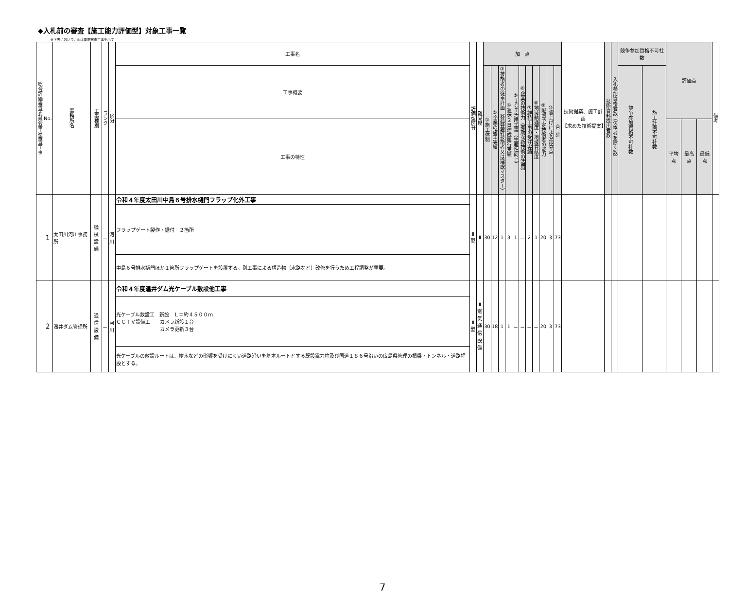◆入札前の審査【施工能力評価型】対象工事一覧
※下表において、◎は重要審査工事を示す
| 総合評価審査委員会重点審査工事 | No. | 事務所名 | 工事種別 | ランク | 区分 | 工事名 | 評価型区分 | 難易度 | 加 点 | | | | | | | | | | | 技術提案、施工計画 【求めた技術提案】 | 技術資料提出者数 | 入札参加資格者数（欠格者を除く数） | 競争参加資格不可社数 | | 評価点 | | | 備考 |
| --- | --- | --- | --- | --- | --- | --- | --- | --- | --- | --- | --- | --- | --- | --- | --- | --- | --- | --- | --- | --- | --- | --- | --- | --- | --- | --- | --- | --- |
| | | | | | | 工事概要 | | | ①施工体制 | ②企業の施工実績 | ③技能者の従事計画（登録基幹技能者又は建設マスター） | ④週休２日達成履行実績 | ⑤ＩＣＴ活用工事（生産性向上） | ⑥企業の技術力（有効な新技術の活用） | ⑦維持工事の受注実績 | ⑧地域精通度・地域貢献度 | ⑨配置予定技術者の能力 | ⑩賃上げによる加算点 | 合 計 | | | | 競争参加資格不可社数 | 施工計画不可社数 | | | | |
| | | | | | | 工事の特性 | | | | | | | | | | | | | | | | | | | 平均点 | 最高点 | 最低点 | |
| | 1 | 太田川河川事務所 | 機械 設備 | － | 河 川 | 令和４年度太田川中島６号排水樋門フラップ化外工事 | Ⅱ 型 | Ⅱ | 30 | 12 | 1 | 3 | 1 | － | 2 | 1 | 20 | 3 | 73 | | | | | | | | | |
| | | | | | | フラップゲート製作・据付 ２箇所 | | | | | | | | | | | | | | | | | | | | | | |
| | | | | | | 中島６号排水樋門ほか１箇所フラップゲートを設置する。別工事による構造物（水路など）改修を行うため工程調整が重要。 | | | | | | | | | | | | | | | | | | | | | | |
| | 2 | 温井ダム管理所 | 通信 設備 | － | 河 川 | 令和４年度温井ダム光ケーブル敷設他工事 | Ⅱ 型 | Ⅱ 電 気 通 信 設 備 | 30 | 18 | 1 | 1 | － | － | － | － | 20 | 3 | 73 | | | | | | | | | |
| | | | | | | 光ケーブル敷設工 新設 Ｌ＝約４５００ｍ ＣＣＴＶ設備工 カメラ新設１台 カメラ更新３台 | | | | | | | | | | | | | | | | | | | | | | |
| | | | | | | 光ケーブルの敷設ルートは、樹木などの影響を受けにくい道路沿いを基本ルートとする既設電力柱及び国道１８６号沿いの広島県管理の橋梁・トンネル・道路埋設とする。 | | | | | | | | | | | | | | | | | | | | | | |
7